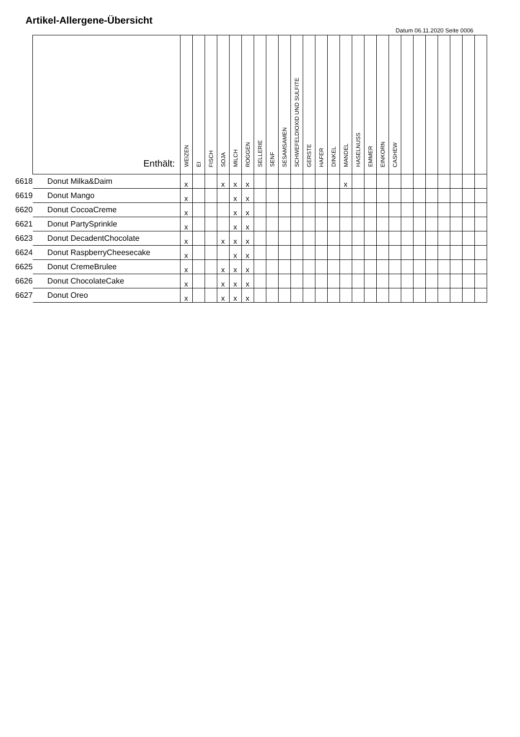Artikel-Allergene-Übersicht
Datum 06.11.2020 Seite 0006
| | Enthält: | WEIZEN | EI | FISCH | SOJA | MILCH | ROGGEN | SELLERIE | SENF | SESAMSAMEN | SCHWEFELDIOXID UND SULFITE | GERSTE | HAFER | DINKEL | MANDEL | HASELNUSS | EMMER | EINKORN | CASHEW | | | | | | | |
| --- | --- | --- | --- | --- | --- | --- | --- | --- | --- | --- | --- | --- | --- | --- | --- | --- | --- | --- | --- | --- | --- | --- | --- | --- | --- | --- |
| 6618 | Donut Milka&Daim | x | | | x | x | x | | | | | | | | x | | | | | | | | | | | |
| 6619 | Donut Mango | x | | | | x | x | | | | | | | | | | | | | | | | | | | |
| 6620 | Donut CocoaCreme | x | | | | x | x | | | | | | | | | | | | | | | | | | | |
| 6621 | Donut PartySprinkle | x | | | | x | x | | | | | | | | | | | | | | | | | | | |
| 6623 | Donut DecadentChocolate | x | | | x | x | x | | | | | | | | | | | | | | | | | | | |
| 6624 | Donut RaspberryCheesecake | x | | | | x | x | | | | | | | | | | | | | | | | | | | |
| 6625 | Donut CremeBrulee | x | | | x | x | x | | | | | | | | | | | | | | | | | | | |
| 6626 | Donut ChocolateCake | x | | | x | x | x | | | | | | | | | | | | | | | | | | | |
| 6627 | Donut Oreo | x | | | x | x | x | | | | | | | | | | | | | | | | | | | |